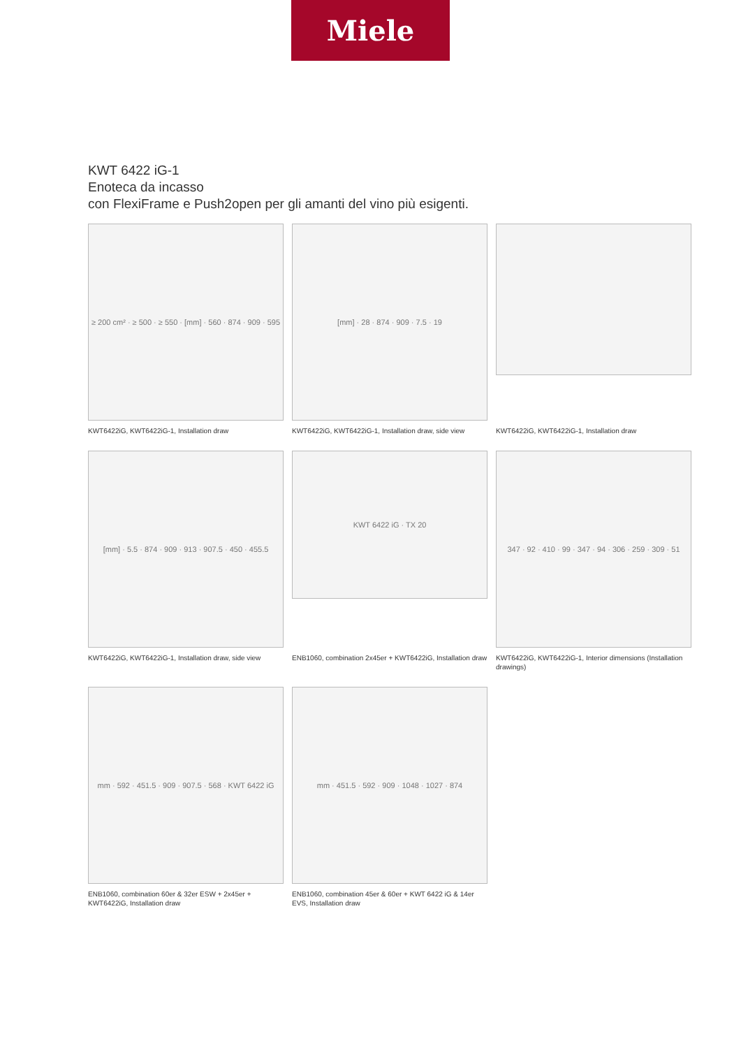Miele
KWT 6422 iG-1
Enoteca da incasso
con FlexiFrame e Push2open per gli amanti del vino più esigenti.
≥ 200 cm² · ≥ 500 · ≥ 550 · [mm] · 560 · 874 · 909 · 595
KWT6422iG, KWT6422iG-1, Installation draw
[mm] · 28 · 874 · 909 · 7.5 · 19
KWT6422iG, KWT6422iG-1, Installation draw, side view
KWT6422iG, KWT6422iG-1, Installation draw
[mm] · 5.5 · 874 · 909 · 913 · 907.5 · 450 · 455.5
KWT6422iG, KWT6422iG-1, Installation draw, side view
KWT 6422 iG · TX 20
ENB1060, combination 2x45er + KWT6422iG, Installation draw
347 · 92 · 410 · 99 · 347 · 94 · 306 · 259 · 309 · 51
KWT6422iG, KWT6422iG-1, Interior dimensions (Installation drawings)
mm · 592 · 451.5 · 909 · 907.5 · 568 · KWT 6422 iG
ENB1060, combination 60er & 32er ESW + 2x45er + KWT6422iG, Installation draw
mm · 451.5 · 592 · 909 · 1048 · 1027 · 874
ENB1060, combination 45er & 60er + KWT 6422 iG & 14er EVS, Installation draw